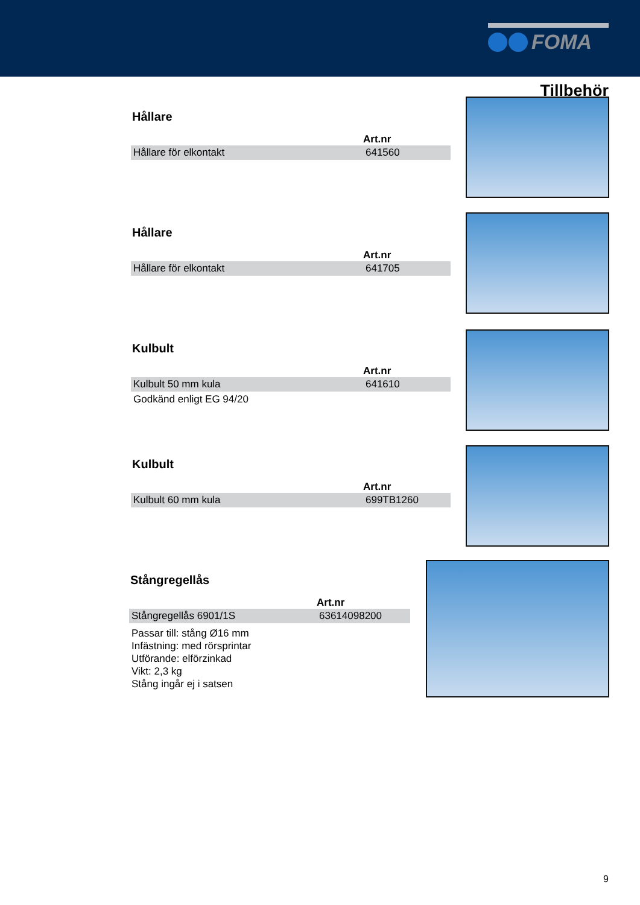FOMA
Tillbehör
Hållare
| | Art.nr |
| --- | --- |
| Hållare för elkontakt | 641560 |
Hållare
| | Art.nr |
| --- | --- |
| Hållare för elkontakt | 641705 |
Kulbult
| | Art.nr |
| --- | --- |
| Kulbult 50 mm kula | 641610 |
Godkänd enligt EG 94/20
Kulbult
| | Art.nr |
| --- | --- |
| Kulbult 60 mm kula | 699TB1260 |
Stångregellås
| | Art.nr |
| --- | --- |
| Stångregellås 6901/1S | 63614098200 |
Passar till: stång Ø16 mm
Infästning: med rörsprintar
Utförande: elförzinkad
Vikt: 2,3 kg
Stång ingår ej i satsen
9